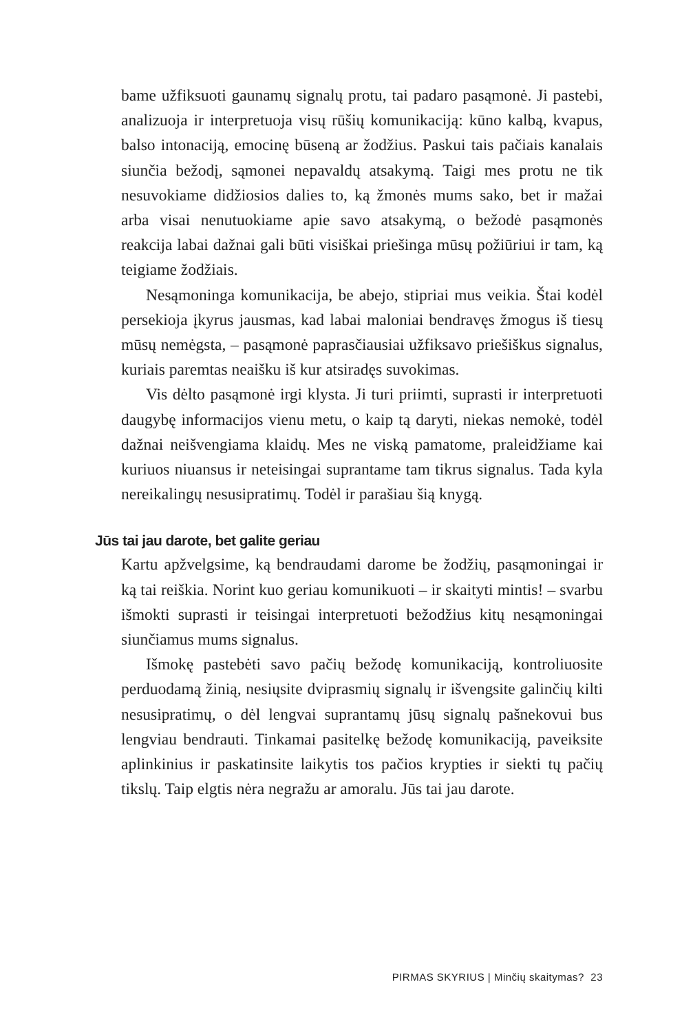bame užfiksuoti gaunamų signalų protu, tai padaro pasąmonė. Ji pastebi, analizuoja ir interpretuoja visų rūšių komunikaciją: kūno kalbą, kvapus, balso intonaciją, emocinę būseną ar žodžius. Paskui tais pačiais kanalais siunčia bežodį, sąmonei nepavaldų atsakymą. Taigi mes protu ne tik nesuvokiame didžiosios dalies to, ką žmonės mums sako, bet ir mažai arba visai nenutuokiame apie savo atsakymą, o bežodė pasąmonės reakcija labai dažnai gali būti visiškai priešinga mūsų požiūriui ir tam, ką teigiame žodžiais.
Nesąmoninga komunikacija, be abejo, stipriai mus veikia. Štai kodėl persekioja įkyrus jausmas, kad labai maloniai bendra­vęs žmogus iš tiesų mūsų nemėgsta, – pasąmonė paprasčiausiai užfiksavo priešiškus signalus, kuriais paremtas neaišku iš kur at­siradęs suvokimas.
Vis dėlto pasąmonė irgi klysta. Ji turi priimti, suprasti ir in­terpretuoti daugybę informacijos vienu metu, o kaip tą daryti, niekas nemokė, todėl dažnai neišvengiama klaidų. Mes ne viską pamatome, praleidžiame kai kuriuos niuansus ir neteisingai su­prantame tam tikrus signalus. Tada kyla nereikalingų nesusipra­timų. Todėl ir parašiau šią knygą.
Jūs tai jau darote, bet galite geriau
Kartu apžvelgsime, ką bendraudami darome be žodžių, pasąmo­ningai ir ką tai reiškia. Norint kuo geriau komunikuoti – ir skai­tyti mintis! – svarbu išmokti suprasti ir teisingai interpretuoti bežodžius kitų nesąmoningai siunčiamus mums signalus.
Išmokę pastebėti savo pačių bežodę komunikaciją, kontro­liuosite perduodamą žinią, nesiųsite dviprasmių signalų ir iš­vengsite galinčių kilti nesusipratimų, o dėl lengvai suprantamų jūsų signalų pašnekovui bus lengviau bendrauti. Tinkamai pasi­telkę bežodę komunikaciją, paveiksite aplinkinius ir paskatinsi­te laikytis tos pačios krypties ir siekti tų pačių tikslų. Taip elgtis nėra negražu ar amoralu. Jūs tai jau darote.
PIRMAS SKYRIUS | Minčių skaitymas? 23